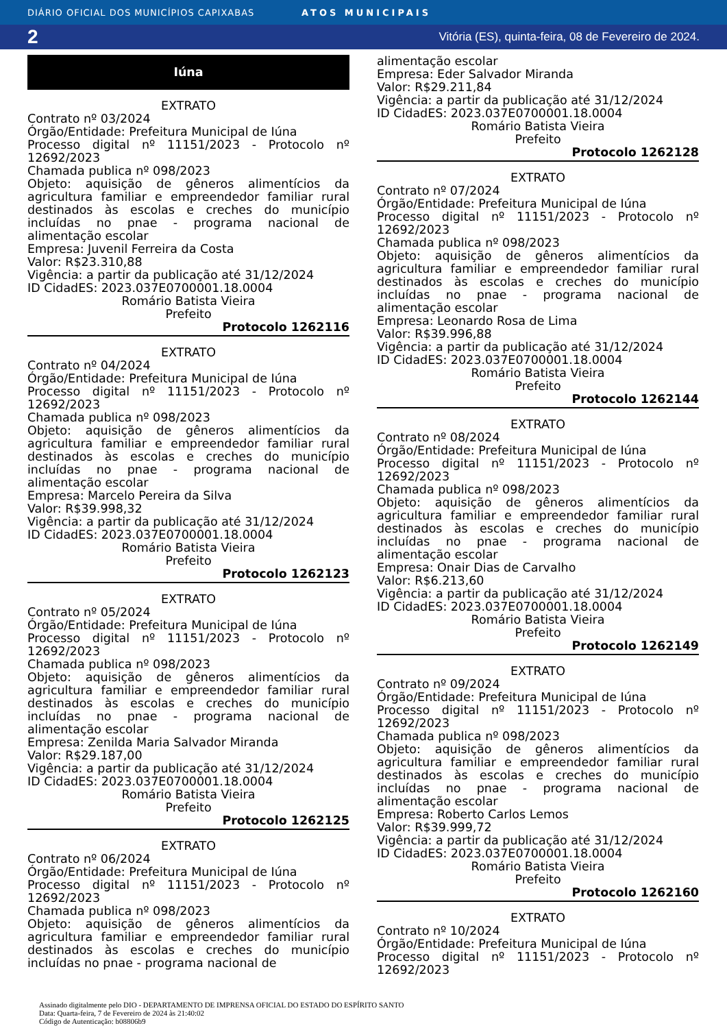DIÁRIO OFICIAL DOS MUNICÍPIOS CAPIXABAS ATOS MUNICIPAIS
2 Vitória (ES), quinta-feira, 08 de Fevereiro de 2024.
Iúna
EXTRATO
Contrato nº 03/2024
Órgão/Entidade: Prefeitura Municipal de Iúna
Processo digital nº 11151/2023 - Protocolo nº 12692/2023
Chamada publica nº 098/2023
Objeto: aquisição de gêneros alimentícios da agricultura familiar e empreendedor familiar rural destinados às escolas e creches do município incluídas no pnae - programa nacional de alimentação escolar
Empresa: Juvenil Ferreira da Costa
Valor: R$23.310,88
Vigência: a partir da publicação até 31/12/2024
ID CidadES: 2023.037E0700001.18.0004
Romário Batista Vieira
Prefeito
Protocolo 1262116
EXTRATO
Contrato nº 04/2024
Órgão/Entidade: Prefeitura Municipal de Iúna
Processo digital nº 11151/2023 - Protocolo nº 12692/2023
Chamada publica nº 098/2023
Objeto: aquisição de gêneros alimentícios da agricultura familiar e empreendedor familiar rural destinados às escolas e creches do município incluídas no pnae - programa nacional de alimentação escolar
Empresa: Marcelo Pereira da Silva
Valor: R$39.998,32
Vigência: a partir da publicação até 31/12/2024
ID CidadES: 2023.037E0700001.18.0004
Romário Batista Vieira
Prefeito
Protocolo 1262123
EXTRATO
Contrato nº 05/2024
Órgão/Entidade: Prefeitura Municipal de Iúna
Processo digital nº 11151/2023 - Protocolo nº 12692/2023
Chamada publica nº 098/2023
Objeto: aquisição de gêneros alimentícios da agricultura familiar e empreendedor familiar rural destinados às escolas e creches do município incluídas no pnae - programa nacional de alimentação escolar
Empresa: Zenilda Maria Salvador Miranda
Valor: R$29.187,00
Vigência: a partir da publicação até 31/12/2024
ID CidadES: 2023.037E0700001.18.0004
Romário Batista Vieira
Prefeito
Protocolo 1262125
EXTRATO
Contrato nº 06/2024
Órgão/Entidade: Prefeitura Municipal de Iúna
Processo digital nº 11151/2023 - Protocolo nº 12692/2023
Chamada publica nº 098/2023
Objeto: aquisição de gêneros alimentícios da agricultura familiar e empreendedor familiar rural destinados às escolas e creches do município incluídas no pnae - programa nacional de
alimentação escolar
Empresa: Eder Salvador Miranda
Valor: R$29.211,84
Vigência: a partir da publicação até 31/12/2024
ID CidadES: 2023.037E0700001.18.0004
Romário Batista Vieira
Prefeito
Protocolo 1262128
EXTRATO
Contrato nº 07/2024
Órgão/Entidade: Prefeitura Municipal de Iúna
Processo digital nº 11151/2023 - Protocolo nº 12692/2023
Chamada publica nº 098/2023
Objeto: aquisição de gêneros alimentícios da agricultura familiar e empreendedor familiar rural destinados às escolas e creches do município incluídas no pnae - programa nacional de alimentação escolar
Empresa: Leonardo Rosa de Lima
Valor: R$39.996,88
Vigência: a partir da publicação até 31/12/2024
ID CidadES: 2023.037E0700001.18.0004
Romário Batista Vieira
Prefeito
Protocolo 1262144
EXTRATO
Contrato nº 08/2024
Órgão/Entidade: Prefeitura Municipal de Iúna
Processo digital nº 11151/2023 - Protocolo nº 12692/2023
Chamada publica nº 098/2023
Objeto: aquisição de gêneros alimentícios da agricultura familiar e empreendedor familiar rural destinados às escolas e creches do município incluídas no pnae - programa nacional de alimentação escolar
Empresa: Onair Dias de Carvalho
Valor: R$6.213,60
Vigência: a partir da publicação até 31/12/2024
ID CidadES: 2023.037E0700001.18.0004
Romário Batista Vieira
Prefeito
Protocolo 1262149
EXTRATO
Contrato nº 09/2024
Órgão/Entidade: Prefeitura Municipal de Iúna
Processo digital nº 11151/2023 - Protocolo nº 12692/2023
Chamada publica nº 098/2023
Objeto: aquisição de gêneros alimentícios da agricultura familiar e empreendedor familiar rural destinados às escolas e creches do município incluídas no pnae - programa nacional de alimentação escolar
Empresa: Roberto Carlos Lemos
Valor: R$39.999,72
Vigência: a partir da publicação até 31/12/2024
ID CidadES: 2023.037E0700001.18.0004
Romário Batista Vieira
Prefeito
Protocolo 1262160
EXTRATO
Contrato nº 10/2024
Órgão/Entidade: Prefeitura Municipal de Iúna
Processo digital nº 11151/2023 - Protocolo nº 12692/2023
Assinado digitalmente pelo DIO - DEPARTAMENTO DE IMPRENSA OFICIAL DO ESTADO DO ESPÍRITO SANTO
Data: Quarta-feira, 7 de Fevereiro de 2024 às 21:40:02
Código de Autenticação: b08806b9